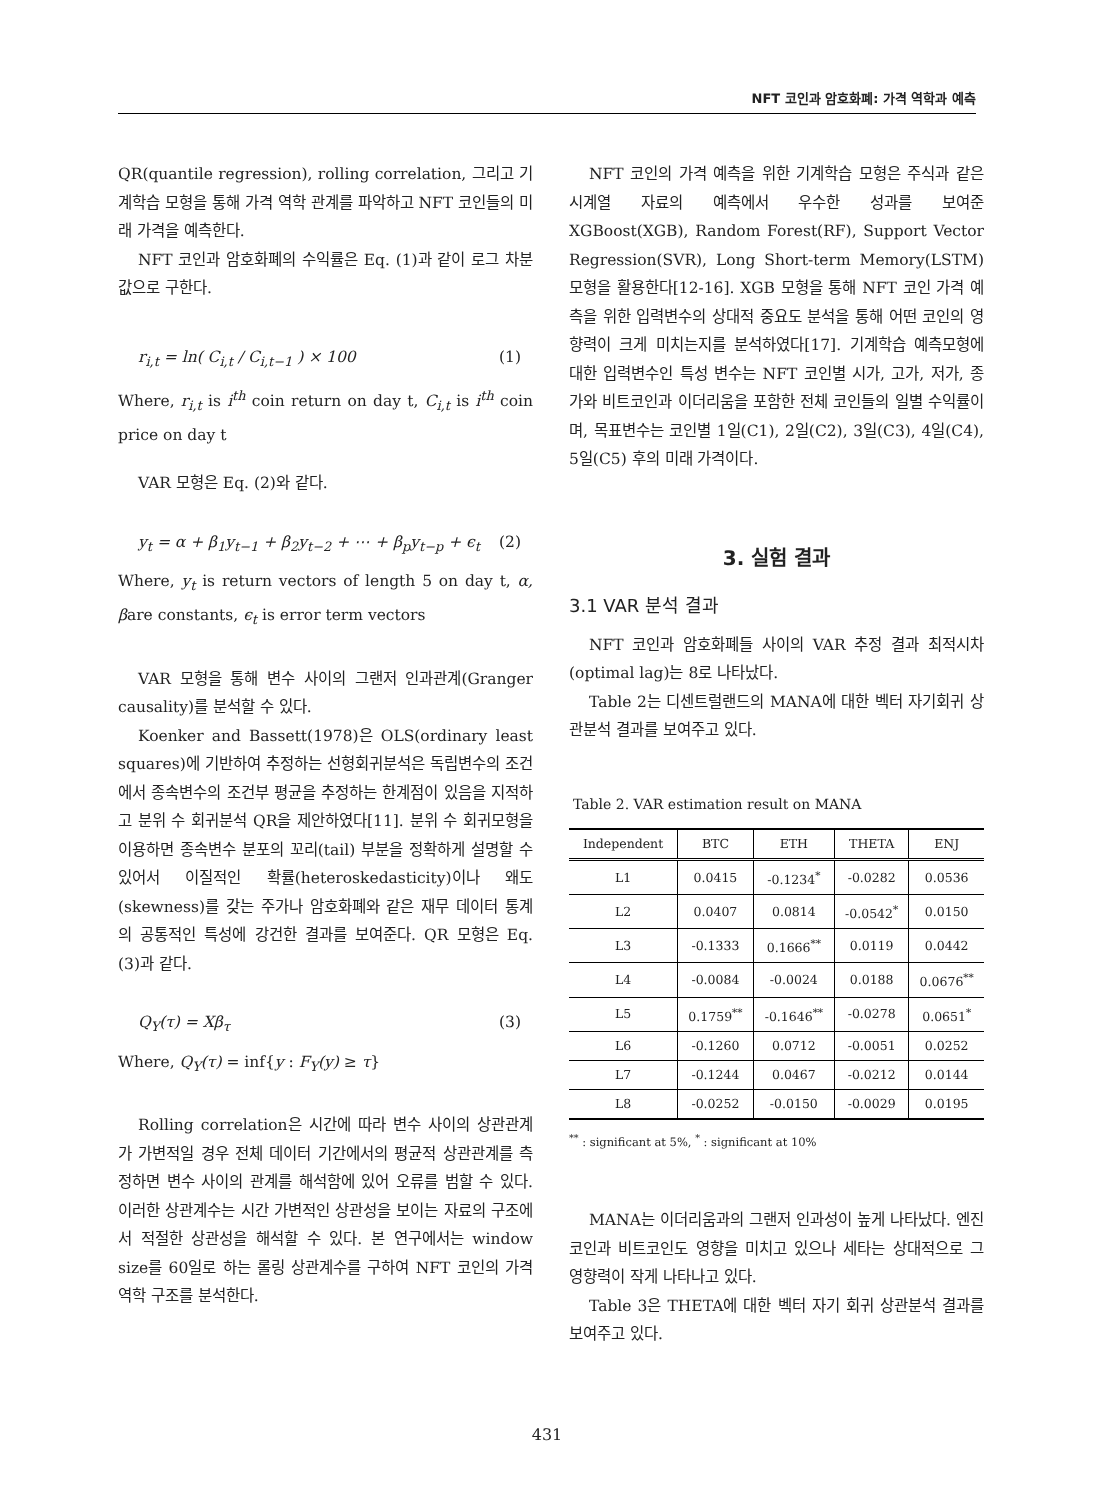NFT 코인과 암호화폐: 가격 역학과 예측
QR(quantile regression), rolling correlation, 그리고 기계학습 모형을 통해 가격 역학 관계를 파악하고 NFT 코인들의 미래 가격을 예측한다.
NFT 코인과 암호화폐의 수익률은 Eq. (1)과 같이 로그 차분 값으로 구한다.
r<sub>i,t</sub> = ln( C<sub>i,t</sub> / C<sub>i,t−1</sub> ) × 100 (1)
Where, r<sub>i,t</sub> is i<sup>th</sup> coin return on day t, C<sub>i,t</sub> is i<sup>th</sup> coin price on day t
VAR 모형은 Eq. (2)와 같다.
y<sub>t</sub> = α + β<sub>1</sub>y<sub>t−1</sub> + β<sub>2</sub>y<sub>t−2</sub> + ⋯ + β<sub>p</sub>y<sub>t−p</sub> + ϵ<sub>t</sub> (2)
Where, y<sub>t</sub> is return vectors of length 5 on day t, α, βare constants, ϵ<sub>t</sub> is error term vectors
VAR 모형을 통해 변수 사이의 그랜저 인과관계(Granger causality)를 분석할 수 있다.
Koenker and Bassett(1978)은 OLS(ordinary least squares)에 기반하여 추정하는 선형회귀분석은 독립변수의 조건에서 종속변수의 조건부 평균을 추정하는 한계점이 있음을 지적하고 분위 수 회귀분석 QR을 제안하였다[11]. 분위 수 회귀모형을 이용하면 종속변수 분포의 꼬리(tail) 부분을 정확하게 설명할 수 있어서 이질적인 확률(heteroskedasticity)이나 왜도(skewness)를 갖는 주가나 암호화폐와 같은 재무 데이터 통계의 공통적인 특성에 강건한 결과를 보여준다. QR 모형은 Eq. (3)과 같다.
Q<sub>Y</sub>(τ) = Xβ<sub>τ</sub> (3)
Where, Q<sub>Y</sub>(τ) = inf{y : F<sub>Y</sub>(y) ≥ τ}
Rolling correlation은 시간에 따라 변수 사이의 상관관계가 가변적일 경우 전체 데이터 기간에서의 평균적 상관관계를 측정하면 변수 사이의 관계를 해석함에 있어 오류를 범할 수 있다. 이러한 상관계수는 시간 가변적인 상관성을 보이는 자료의 구조에서 적절한 상관성을 해석할 수 있다. 본 연구에서는 window size를 60일로 하는 롤링 상관계수를 구하여 NFT 코인의 가격 역학 구조를 분석한다.
NFT 코인의 가격 예측을 위한 기계학습 모형은 주식과 같은 시계열 자료의 예측에서 우수한 성과를 보여준 XGBoost(XGB), Random Forest(RF), Support Vector Regression(SVR), Long Short-term Memory(LSTM) 모형을 활용한다[12-16]. XGB 모형을 통해 NFT 코인 가격 예측을 위한 입력변수의 상대적 중요도 분석을 통해 어떤 코인의 영향력이 크게 미치는지를 분석하였다[17]. 기계학습 예측모형에 대한 입력변수인 특성 변수는 NFT 코인별 시가, 고가, 저가, 종가와 비트코인과 이더리움을 포함한 전체 코인들의 일별 수익률이며, 목표변수는 코인별 1일(C1), 2일(C2), 3일(C3), 4일(C4), 5일(C5) 후의 미래 가격이다.
3. 실험 결과
3.1 VAR 분석 결과
NFT 코인과 암호화폐들 사이의 VAR 추정 결과 최적시차(optimal lag)는 8로 나타났다.
Table 2는 디센트럴랜드의 MANA에 대한 벡터 자기회귀 상관분석 결과를 보여주고 있다.
Table 2. VAR estimation result on MANA
| Independent | BTC | ETH | THETA | ENJ |
| --- | --- | --- | --- | --- |
| L1 | 0.0415 | -0.1234<sup>*</sup> | -0.0282 | 0.0536 |
| L2 | 0.0407 | 0.0814 | -0.0542<sup>*</sup> | 0.0150 |
| L3 | -0.1333 | 0.1666<sup>**</sup> | 0.0119 | 0.0442 |
| L4 | -0.0084 | -0.0024 | 0.0188 | 0.0676<sup>**</sup> |
| L5 | 0.1759<sup>**</sup> | -0.1646<sup>**</sup> | -0.0278 | 0.0651<sup>*</sup> |
| L6 | -0.1260 | 0.0712 | -0.0051 | 0.0252 |
| L7 | -0.1244 | 0.0467 | -0.0212 | 0.0144 |
| L8 | -0.0252 | -0.0150 | -0.0029 | 0.0195 |
<sup>**</sup> : significant at 5%, <sup>*</sup> : significant at 10%
MANA는 이더리움과의 그랜저 인과성이 높게 나타났다. 엔진코인과 비트코인도 영향을 미치고 있으나 세타는 상대적으로 그 영향력이 작게 나타나고 있다.
Table 3은 THETA에 대한 벡터 자기 회귀 상관분석 결과를 보여주고 있다.
431